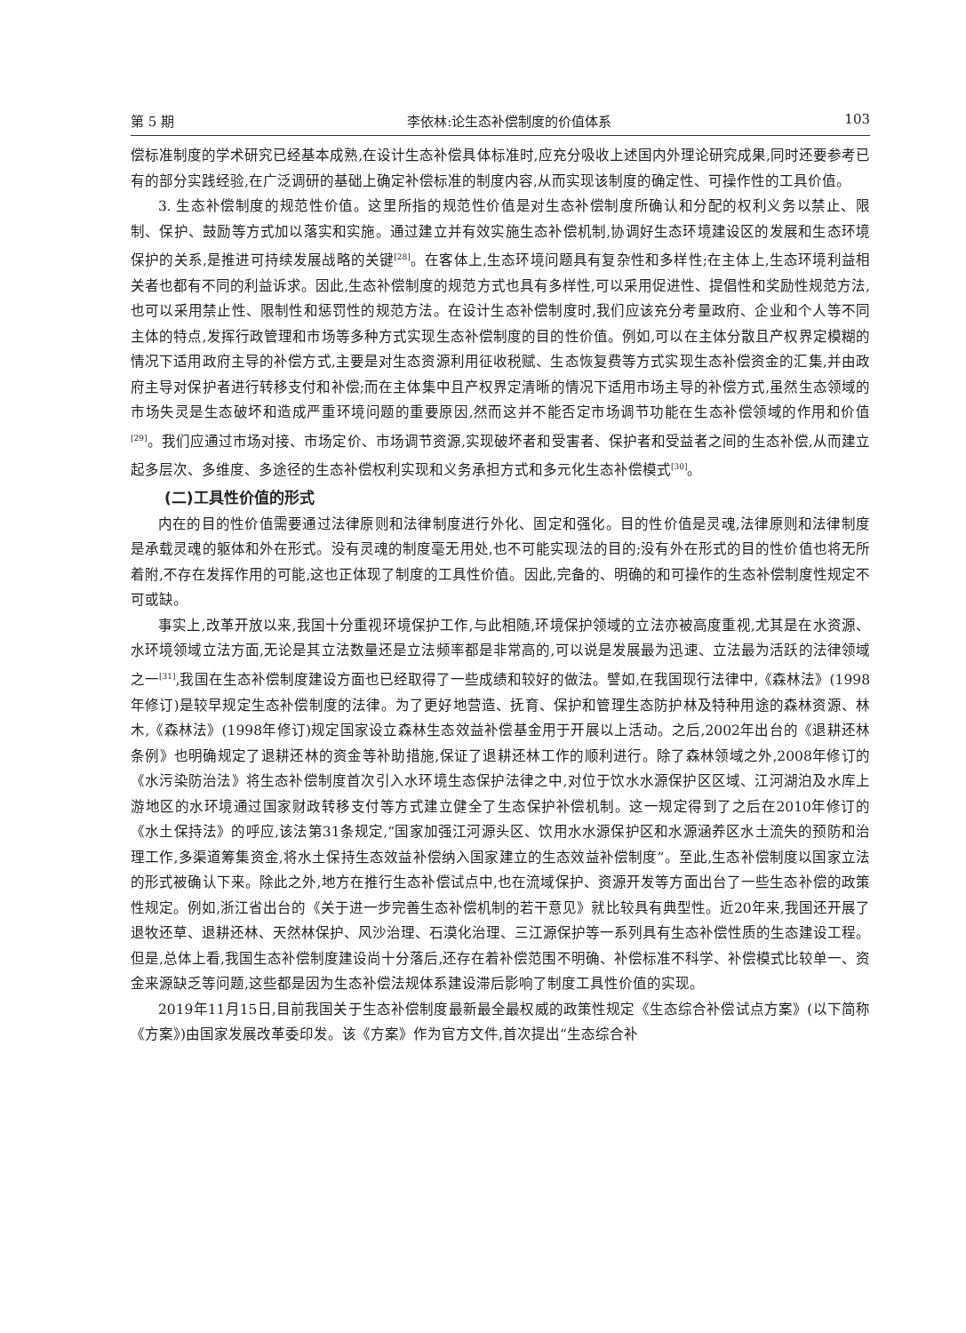第 5 期 李依林:论生态补偿制度的价值体系 103
偿标准制度的学术研究已经基本成熟,在设计生态补偿具体标准时,应充分吸收上述国内外理论研究成果,同时还要参考已有的部分实践经验,在广泛调研的基础上确定补偿标准的制度内容,从而实现该制度的确定性、可操作性的工具价值。
3. 生态补偿制度的规范性价值。这里所指的规范性价值是对生态补偿制度所确认和分配的权利义务以禁止、限制、保护、鼓励等方式加以落实和实施。通过建立并有效实施生态补偿机制,协调好生态环境建设区的发展和生态环境保护的关系,是推进可持续发展战略的关键<sup>[28]</sup>。在客体上,生态环境问题具有复杂性和多样性;在主体上,生态环境利益相关者也都有不同的利益诉求。因此,生态补偿制度的规范方式也具有多样性,可以采用促进性、提倡性和奖励性规范方法,也可以采用禁止性、限制性和惩罚性的规范方法。在设计生态补偿制度时,我们应该充分考量政府、企业和个人等不同主体的特点,发挥行政管理和市场等多种方式实现生态补偿制度的目的性价值。例如,可以在主体分散且产权界定模糊的情况下适用政府主导的补偿方式,主要是对生态资源利用征收税赋、生态恢复费等方式实现生态补偿资金的汇集,并由政府主导对保护者进行转移支付和补偿;而在主体集中且产权界定清晰的情况下适用市场主导的补偿方式,虽然生态领域的市场失灵是生态破坏和造成严重环境问题的重要原因,然而这并不能否定市场调节功能在生态补偿领域的作用和价值<sup>[29]</sup>。我们应通过市场对接、市场定价、市场调节资源,实现破坏者和受害者、保护者和受益者之间的生态补偿,从而建立起多层次、多维度、多途径的生态补偿权利实现和义务承担方式和多元化生态补偿模式<sup>[30]</sup>。
(二)工具性价值的形式
内在的目的性价值需要通过法律原则和法律制度进行外化、固定和强化。目的性价值是灵魂,法律原则和法律制度是承载灵魂的躯体和外在形式。没有灵魂的制度毫无用处,也不可能实现法的目的;没有外在形式的目的性价值也将无所着附,不存在发挥作用的可能,这也正体现了制度的工具性价值。因此,完备的、明确的和可操作的生态补偿制度性规定不可或缺。
事实上,改革开放以来,我国十分重视环境保护工作,与此相随,环境保护领域的立法亦被高度重视,尤其是在水资源、水环境领域立法方面,无论是其立法数量还是立法频率都是非常高的,可以说是发展最为迅速、立法最为活跃的法律领域之一<sup>[31]</sup>,我国在生态补偿制度建设方面也已经取得了一些成绩和较好的做法。譬如,在我国现行法律中,《森林法》(1998年修订)是较早规定生态补偿制度的法律。为了更好地营造、抚育、保护和管理生态防护林及特种用途的森林资源、林木,《森林法》(1998年修订)规定国家设立森林生态效益补偿基金用于开展以上活动。之后,2002年出台的《退耕还林条例》也明确规定了退耕还林的资金等补助措施,保证了退耕还林工作的顺利进行。除了森林领域之外,2008年修订的《水污染防治法》将生态补偿制度首次引入水环境生态保护法律之中,对位于饮水水源保护区区域、江河湖泊及水库上游地区的水环境通过国家财政转移支付等方式建立健全了生态保护补偿机制。这一规定得到了之后在2010年修订的《水土保持法》的呼应,该法第31条规定,“国家加强江河源头区、饮用水水源保护区和水源涵养区水土流失的预防和治理工作,多渠道筹集资金,将水土保持生态效益补偿纳入国家建立的生态效益补偿制度”。至此,生态补偿制度以国家立法的形式被确认下来。除此之外,地方在推行生态补偿试点中,也在流域保护、资源开发等方面出台了一些生态补偿的政策性规定。例如,浙江省出台的《关于进一步完善生态补偿机制的若干意见》就比较具有典型性。近20年来,我国还开展了退牧还草、退耕还林、天然林保护、风沙治理、石漠化治理、三江源保护等一系列具有生态补偿性质的生态建设工程。但是,总体上看,我国生态补偿制度建设尚十分落后,还存在着补偿范围不明确、补偿标准不科学、补偿模式比较单一、资金来源缺乏等问题,这些都是因为生态补偿法规体系建设滞后影响了制度工具性价值的实现。
2019年11月15日,目前我国关于生态补偿制度最新最全最权威的政策性规定《生态综合补偿试点方案》(以下简称《方案》)由国家发展改革委印发。该《方案》作为官方文件,首次提出“生态综合补